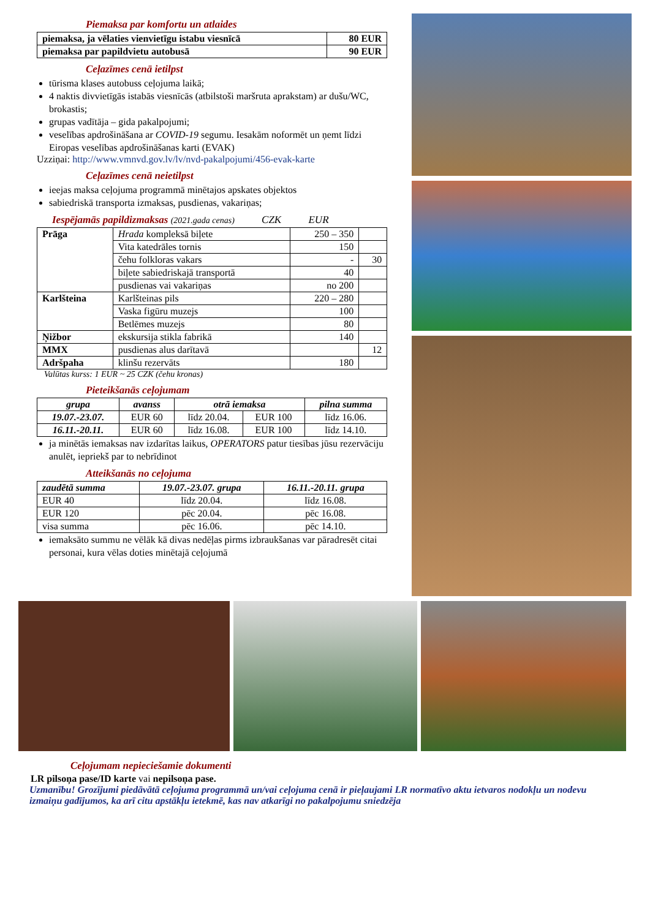Piemaksa par komfortu un atlaides
| piemaksa, ja vēlaties vienvietīgu istabu viesnīcā | 80 EUR |
| --- | --- |
| piemaksa par papildvietu autobusā | 90 EUR |
Ceļazīmes cenā ietilpst
tūrisma klases autobuss ceļojuma laikā;
4 naktis divvietīgās istabās viesnīcās (atbilstoši maršruta aprakstam) ar dušu/WC, brokastis;
grupas vadītāja – gida pakalpojumi;
veselības apdrošināšana ar COVID-19 segumu. Iesakām noformēt un ņemt līdzi Eiropas veselības apdrošināšanas karti (EVAK)
Uzziņai: http://www.vmnvd.gov.lv/lv/nvd-pakalpojumi/456-evak-karte
Ceļazīmes cenā neietilpst
ieejas maksa ceļojuma programmā minētajos apskates objektos
sabiedriskā transporta izmaksas, pusdienas, vakariņas;
Iespējamās papildizmaksas (2021.gada cenas) CZK EUR
| Prāga | Hrada kompleksā biļete | 250 – 350 | |
| | Vita katedrāles tornis | 150 | |
| | čehu folkloras vakars | - | 30 |
| | biļete sabiedriskajā transportā | 40 | |
| | pusdienas vai vakariņas | no 200 | |
| Karlšteina | Karlšteinas pils | 220 – 280 | |
| | Vaska figūru muzejs | 100 | |
| | Betlēmes muzejs | 80 | |
| Ņižbor | ekskursija stikla fabrikā | 140 | |
| MMX | pusdienas alus darītavā | | 12 |
| Adršpaha | klinšu rezervāts | 180 | |
Valūtas kurss: 1 EUR ~ 25 CZK (čehu kronas)
Pieteikšanās ceļojumam
| grupa | avanss | otrā iemaksa | | pilna summa |
| --- | --- | --- | --- | --- |
| 19.07.-23.07. | EUR 60 | līdz 20.04. | EUR 100 | līdz 16.06. |
| 16.11.-20.11. | EUR 60 | līdz 16.08. | EUR 100 | līdz 14.10. |
ja minētās iemaksas nav izdarītas laikus, OPERATORS patur tiesības jūsu rezervāciju anulēt, iepriekš par to nebrīdinot
Atteikšanās no ceļojuma
| zaudētā summa | 19.07.-23.07. grupa | 16.11.-20.11. grupa |
| --- | --- | --- |
| EUR 40 | līdz 20.04. | līdz 16.08. |
| EUR 120 | pēc 20.04. | pēc 16.08. |
| visa summa | pēc 16.06. | pēc 14.10. |
iemaksāto summu ne vēlāk kā divas nedēļas pirms izbraukšanas var pāradresēt citai personai, kura vēlas doties minētajā ceļojumā
Ceļojumam nepieciešamie dokumenti
LR pilsoņa pase/ID karte vai nepilsoņa pase.
Uzmanību! Grozījumi piedāvātā ceļojuma programmā un/vai ceļojuma cenā ir pieļaujami LR normatīvo aktu ietvaros nodokļu un nodevu izmaiņu gadījumos, ka arī citu apstākļu ietekmē, kas nav atkarīgi no pakalpojumu sniedzēja